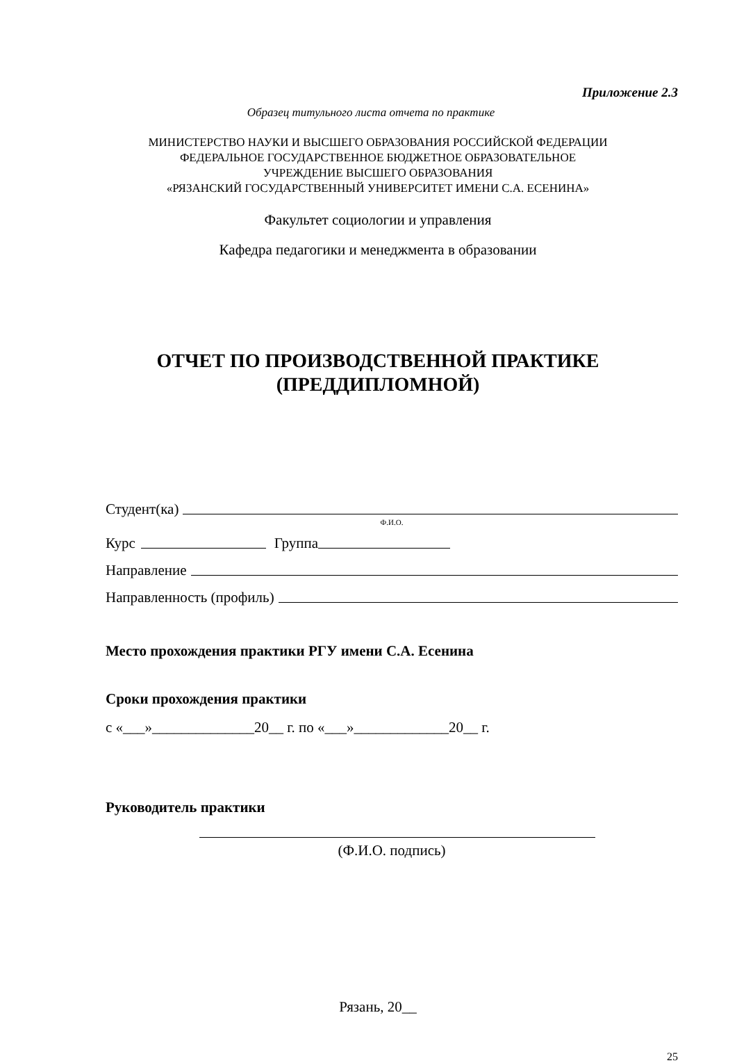Приложение 2.3
Образец титульного листа отчета по практике
МИНИСТЕРСТВО НАУКИ И ВЫСШЕГО ОБРАЗОВАНИЯ РОССИЙСКОЙ ФЕДЕРАЦИИ
ФЕДЕРАЛЬНОЕ ГОСУДАРСТВЕННОЕ БЮДЖЕТНОЕ ОБРАЗОВАТЕЛЬНОЕ
УЧРЕЖДЕНИЕ ВЫСШЕГО ОБРАЗОВАНИЯ
«РЯЗАНСКИЙ ГОСУДАРСТВЕННЫЙ УНИВЕРСИТЕТ ИМЕНИ С.А. ЕСЕНИНА»
Факультет социологии и управления
Кафедра педагогики и менеджмента в образовании
ОТЧЕТ ПО ПРОИЗВОДСТВЕННОЙ ПРАКТИКЕ
(ПРЕДДИПЛОМНОЙ)
Студент(ка)
Ф.И.О.
Курс Группа
Направление
Направленность (профиль)
Место прохождения практики РГУ имени С.А. Есенина
Сроки прохождения практики
с «___»______________20__ г. по «___»_____________20__ г.
Руководитель практики
(Ф.И.О. подпись)
Рязань, 20__
25